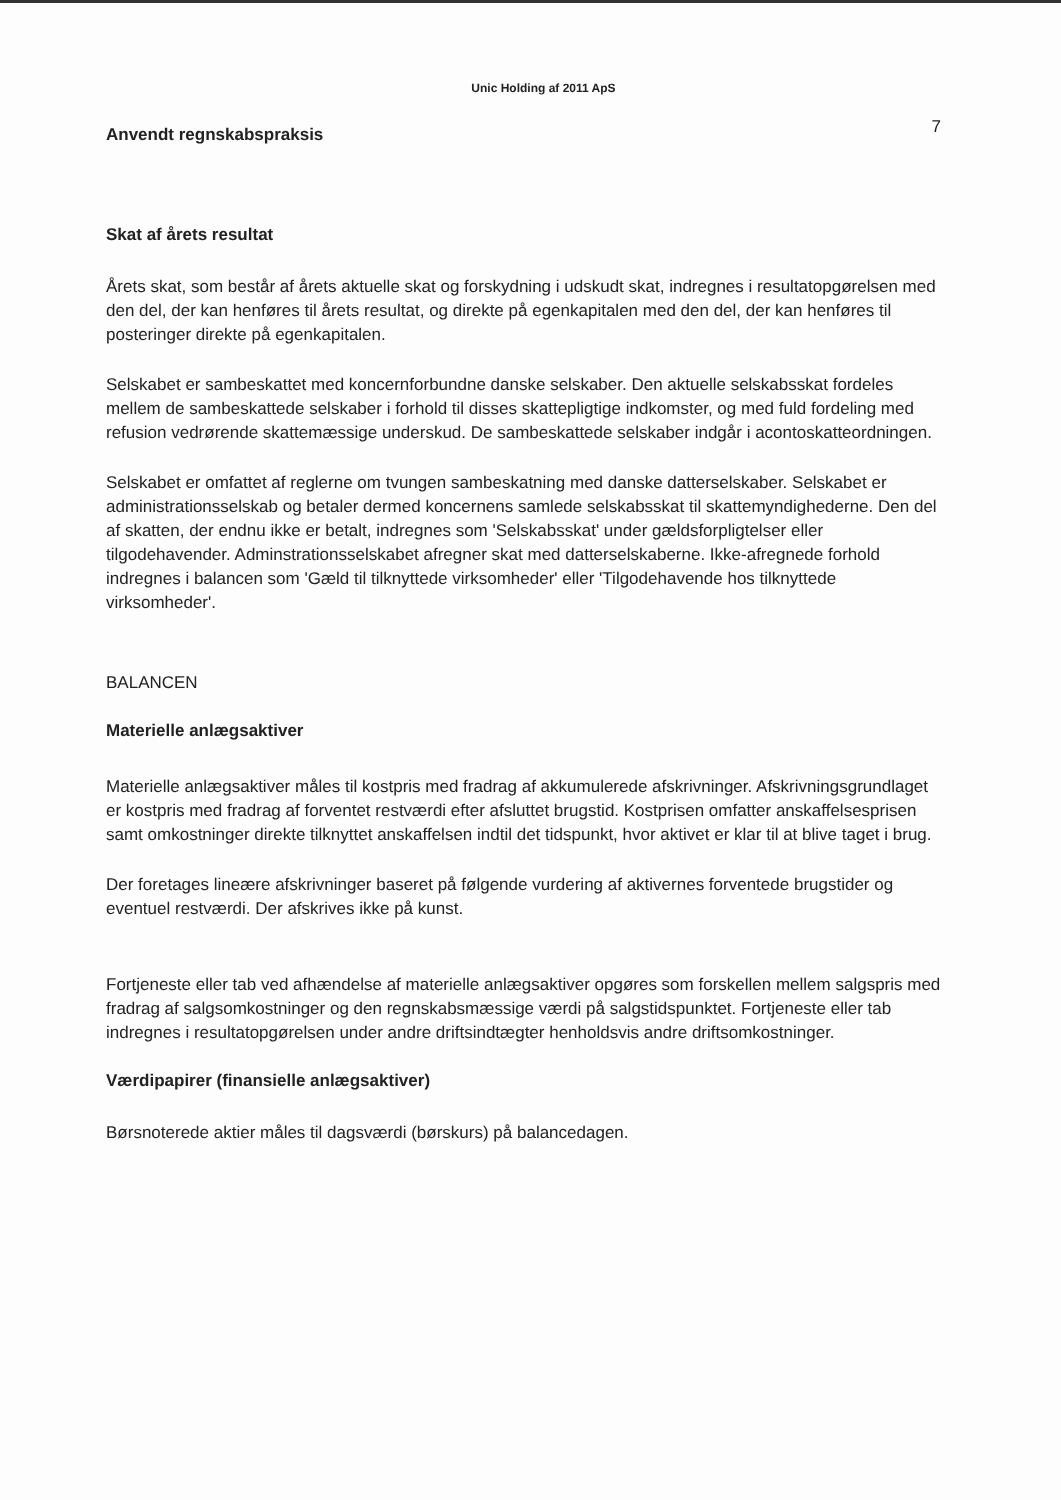Unic Holding af 2011 ApS
Anvendt regnskabspraksis
7
Skat af årets resultat
Årets skat, som består af årets aktuelle skat og forskydning i udskudt skat, indregnes i resultatopgørelsen med den del, der kan henføres til årets resultat, og direkte på egenkapitalen med den del, der kan henføres til posteringer direkte på egenkapitalen.
Selskabet er sambeskattet med koncernforbundne danske selskaber. Den aktuelle selskabsskat fordeles mellem de sambeskattede selskaber i forhold til disses skattepligtige indkomster, og med fuld fordeling med refusion vedrørende skattemæssige underskud. De sambeskattede selskaber indgår i acontoskatteordningen.
Selskabet er omfattet af reglerne om tvungen sambeskatning med danske datterselskaber. Selskabet er administrationsselskab og betaler dermed koncernens samlede selskabsskat til skattemyndighederne. Den del af skatten, der endnu ikke er betalt, indregnes som 'Selskabsskat' under gældsforpligtelser eller tilgodehavender. Adminstrationsselskabet afregner skat med datterselskaberne. Ikke-afregnede forhold indregnes i balancen som 'Gæld til tilknyttede virksomheder' eller 'Tilgodehavende hos tilknyttede virksomheder'.
BALANCEN
Materielle anlægsaktiver
Materielle anlægsaktiver måles til kostpris med fradrag af akkumulerede afskrivninger. Afskrivningsgrundlaget er kostpris med fradrag af forventet restværdi efter afsluttet brugstid. Kostprisen omfatter anskaffelsesprisen samt omkostninger direkte tilknyttet anskaffelsen indtil det tidspunkt, hvor aktivet er klar til at blive taget i brug.
Der foretages lineære afskrivninger baseret på følgende vurdering af aktivernes forventede brugstider og eventuel restværdi. Der afskrives ikke på kunst.
Fortjeneste eller tab ved afhændelse af materielle anlægsaktiver opgøres som forskellen mellem salgspris med fradrag af salgsomkostninger og den regnskabsmæssige værdi på salgstidspunktet. Fortjeneste eller tab indregnes i resultatopgørelsen under andre driftsindtægter henholdsvis andre driftsomkostninger.
Værdipapirer (finansielle anlægsaktiver)
Børsnoterede aktier måles til dagsværdi (børskurs) på balancedagen.